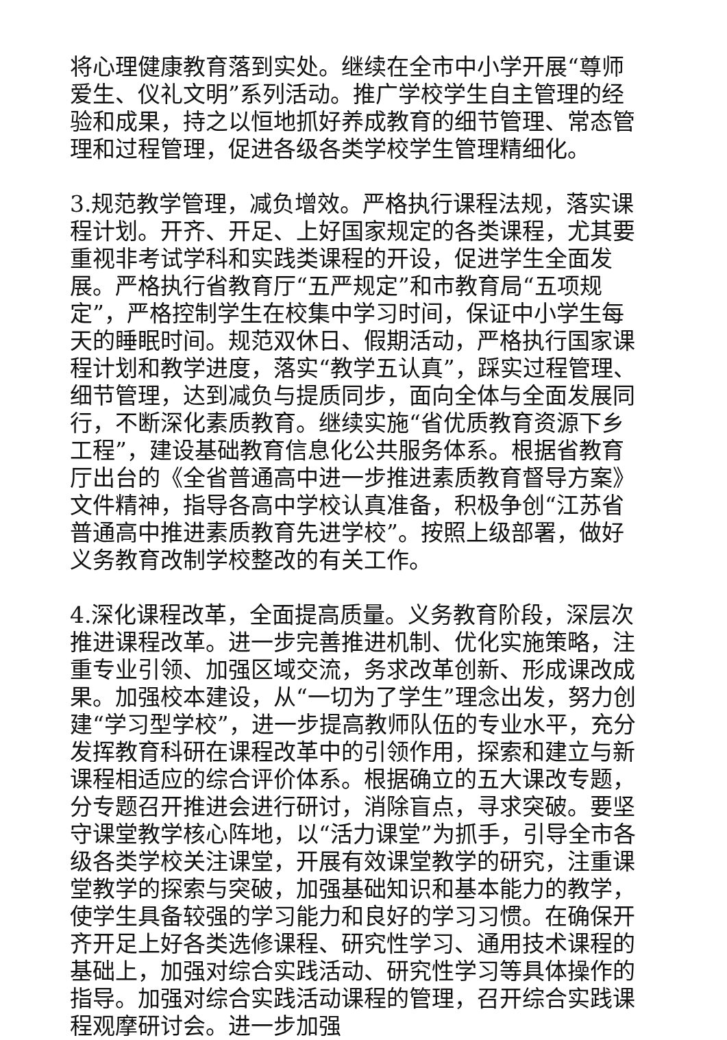将心理健康教育落到实处。继续在全市中小学开展“尊师爱生、仪礼文明”系列活动。推广学校学生自主管理的经验和成果，持之以恒地抓好养成教育的细节管理、常态管理和过程管理，促进各级各类学校学生管理精细化。
3.规范教学管理，减负增效。严格执行课程法规，落实课程计划。开齐、开足、上好国家规定的各类课程，尤其要重视非考试学科和实践类课程的开设，促进学生全面发展。严格执行省教育厅“五严规定”和市教育局“五项规定”，严格控制学生在校集中学习时间，保证中小学生每天的睡眠时间。规范双休日、假期活动，严格执行国家课程计划和教学进度，落实“教学五认真”，踩实过程管理、细节管理，达到减负与提质同步，面向全体与全面发展同行，不断深化素质教育。继续实施“省优质教育资源下乡工程”，建设基础教育信息化公共服务体系。根据省教育厅出台的《全省普通高中进一步推进素质教育督导方案》文件精神，指导各高中学校认真准备，积极争创“江苏省普通高中推进素质教育先进学校”。按照上级部署，做好义务教育改制学校整改的有关工作。
4.深化课程改革，全面提高质量。义务教育阶段，深层次推进课程改革。进一步完善推进机制、优化实施策略，注重专业引领、加强区域交流，务求改革创新、形成课改成果。加强校本建设，从“一切为了学生”理念出发，努力创建“学习型学校”，进一步提高教师队伍的专业水平，充分发挥教育科研在课程改革中的引领作用，探索和建立与新课程相适应的综合评价体系。根据确立的五大课改专题，分专题召开推进会进行研讨，消除盲点，寻求突破。要坚守课堂教学核心阵地，以“活力课堂”为抓手，引导全市各级各类学校关注课堂，开展有效课堂教学的研究，注重课堂教学的探索与突破，加强基础知识和基本能力的教学，使学生具备较强的学习能力和良好的学习习惯。在确保开齐开足上好各类选修课程、研究性学习、通用技术课程的基础上，加强对综合实践活动、研究性学习等具体操作的指导。加强对综合实践活动课程的管理，召开综合实践课程观摩研讨会。进一步加强